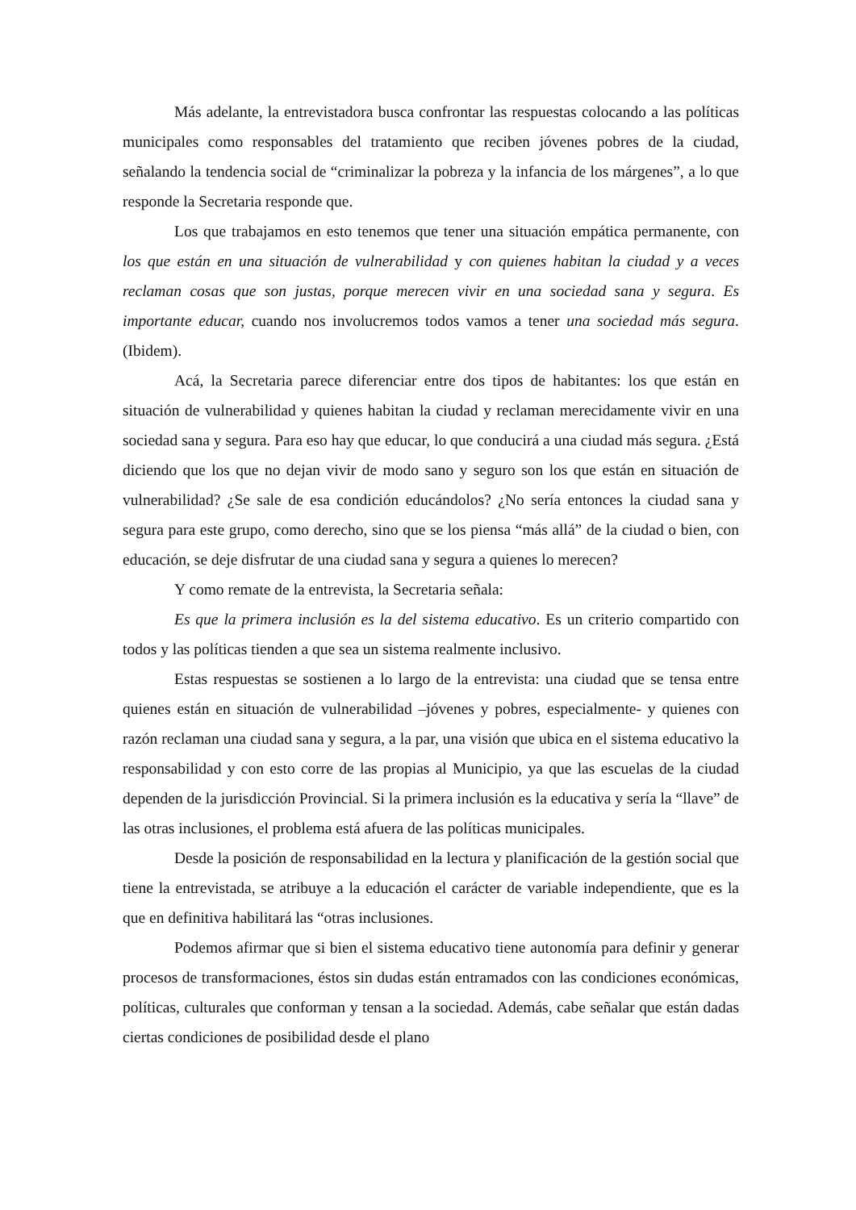Más adelante, la entrevistadora busca confrontar las respuestas colocando a las políticas municipales como responsables del tratamiento que reciben jóvenes pobres de la ciudad, señalando la tendencia social de “criminalizar la pobreza y la infancia de los márgenes”, a lo que responde la Secretaria responde que.
Los que trabajamos en esto tenemos que tener una situación empática permanente, con los que están en una situación de vulnerabilidad y con quienes habitan la ciudad y a veces reclaman cosas que son justas, porque merecen vivir en una sociedad sana y segura. Es importante educar, cuando nos involucremos todos vamos a tener una sociedad más segura. (Ibidem).
Acá, la Secretaria parece diferenciar entre dos tipos de habitantes: los que están en situación de vulnerabilidad y quienes habitan la ciudad y reclaman merecidamente vivir en una sociedad sana y segura. Para eso hay que educar, lo que conducirá a una ciudad más segura. ¿Está diciendo que los que no dejan vivir de modo sano y seguro son los que están en situación de vulnerabilidad? ¿Se sale de esa condición educándolos? ¿No sería entonces la ciudad sana y segura para este grupo, como derecho, sino que se los piensa “más allá” de la ciudad o bien, con educación, se deje disfrutar de una ciudad sana y segura a quienes lo merecen?
Y como remate de la entrevista, la Secretaria señala:
Es que la primera inclusión es la del sistema educativo. Es un criterio compartido con todos y las políticas tienden a que sea un sistema realmente inclusivo.
Estas respuestas se sostienen a lo largo de la entrevista: una ciudad que se tensa entre quienes están en situación de vulnerabilidad –jóvenes y pobres, especialmente- y quienes con razón reclaman una ciudad sana y segura, a la par, una visión que ubica en el sistema educativo la responsabilidad y con esto corre de las propias al Municipio, ya que las escuelas de la ciudad dependen de la jurisdicción Provincial. Si la primera inclusión es la educativa y sería la “llave” de las otras inclusiones, el problema está afuera de las políticas municipales.
Desde la posición de responsabilidad en la lectura y planificación de la gestión social que tiene la entrevistada, se atribuye a la educación el carácter de variable independiente, que es la que en definitiva habilitará las “otras inclusiones.
Podemos afirmar que si bien el sistema educativo tiene autonomía para definir y generar procesos de transformaciones, éstos sin dudas están entramados con las condiciones económicas, políticas, culturales que conforman y tensan a la sociedad. Además, cabe señalar que están dadas ciertas condiciones de posibilidad desde el plano